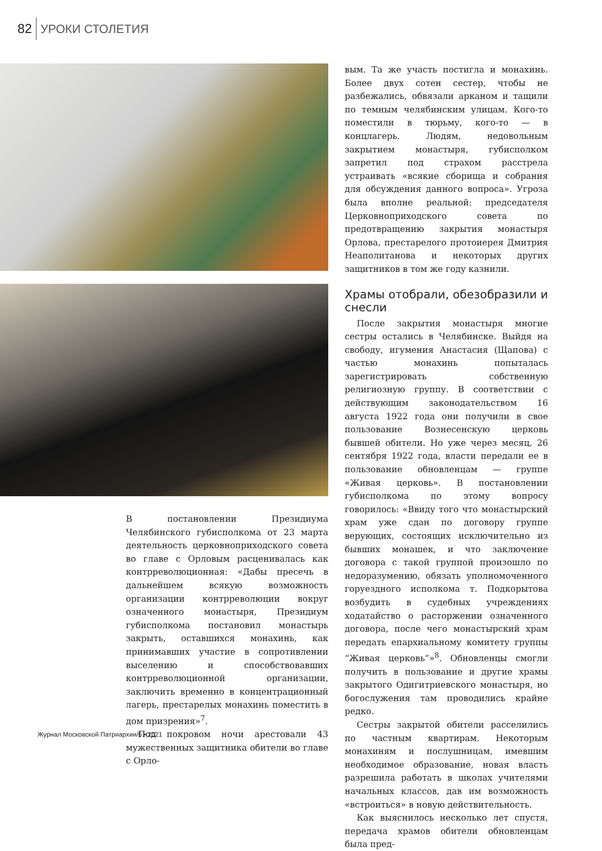82 УРОКИ СТОЛЕТИЯ
В постановлении Президиума Челябинского губисполкома от 23 марта деятельность церковноприходского совета во главе с Орловым расценивалась как контрреволюционная: «Дабы пресечь в дальнейшем всякую возможность организации контрреволюции вокруг означенного монастыря, Президиум губисполкома постановил монастырь закрыть, оставшихся монахинь, как принимавших участие в сопротивлении выселению и способствовавших контрреволюционной организации, заключить временно в концентрационный лагерь, престарелых монахинь поместить в дом призрения»<sup>7</sup>.
Под покровом ночи арестовали 43 мужественных защитника обители во главе с Орло-
вым. Та же участь постигла и монахинь. Более двух сотен сестер, чтобы не разбежались, обвязали арканом и тащили по темным челябинским улицам. Кого-то поместили в тюрьму, кого-то — в концлагерь. Людям, недовольным закрытием монастыря, губисполком запретил под страхом расстрела устраивать «всякие сборища и собрания для обсуждения данного вопроса». Угроза была вполне реальной: председателя Церковноприходского совета по предотвращению закрытия монастыря Орлова, престарелого протоиерея Дмитрия Неаполитанова и некоторых других защитников в том же году казнили.
Храмы отобрали, обезобразили и снесли
После закрытия монастыря многие сестры остались в Челябинске. Выйдя на свободу, игумения Анастасия (Щапова) с частью монахинь попыталась зарегистрировать собственную религиозную группу. В соответствии с действующим законодательством 16 августа 1922 года они получили в свое пользование Вознесенскую церковь бывшей обители. Но уже через месяц, 26 сентября 1922 года, власти передали ее в пользование обновленцам — группе «Живая церковь». В постановлении губисполкома по этому вопросу говорилось: «Ввиду того что монастырский храм уже сдан по договору группе верующих, состоящих исключительно из бывших монашек, и что заключение договора с такой группой произошло по недоразумению, обязать уполномоченного горуездного исполкома т. Подкорытова возбудить в судебных учреждениях ходатайство о расторжении означенного договора, после чего монастырский храм передать епархиальному комитету группы “Живая церковь”»<sup>8</sup>. Обновленцы смогли получить в пользование и другие храмы закрытого Одигитриевского монастыря, но богослужения там проводились крайне редко.
Сестры закрытой обители расселились по частным квартирам. Некоторым монахиням и послушницам, имевшим необходимое образование, новая власть разрешила работать в школах учителями начальных классов, дав им возможность «встроиться» в новую действительность.
Как выяснилось несколько лет спустя, передача храмов обители обновленцам была пред-
Журнал Московской Патриархии/6 • 2021